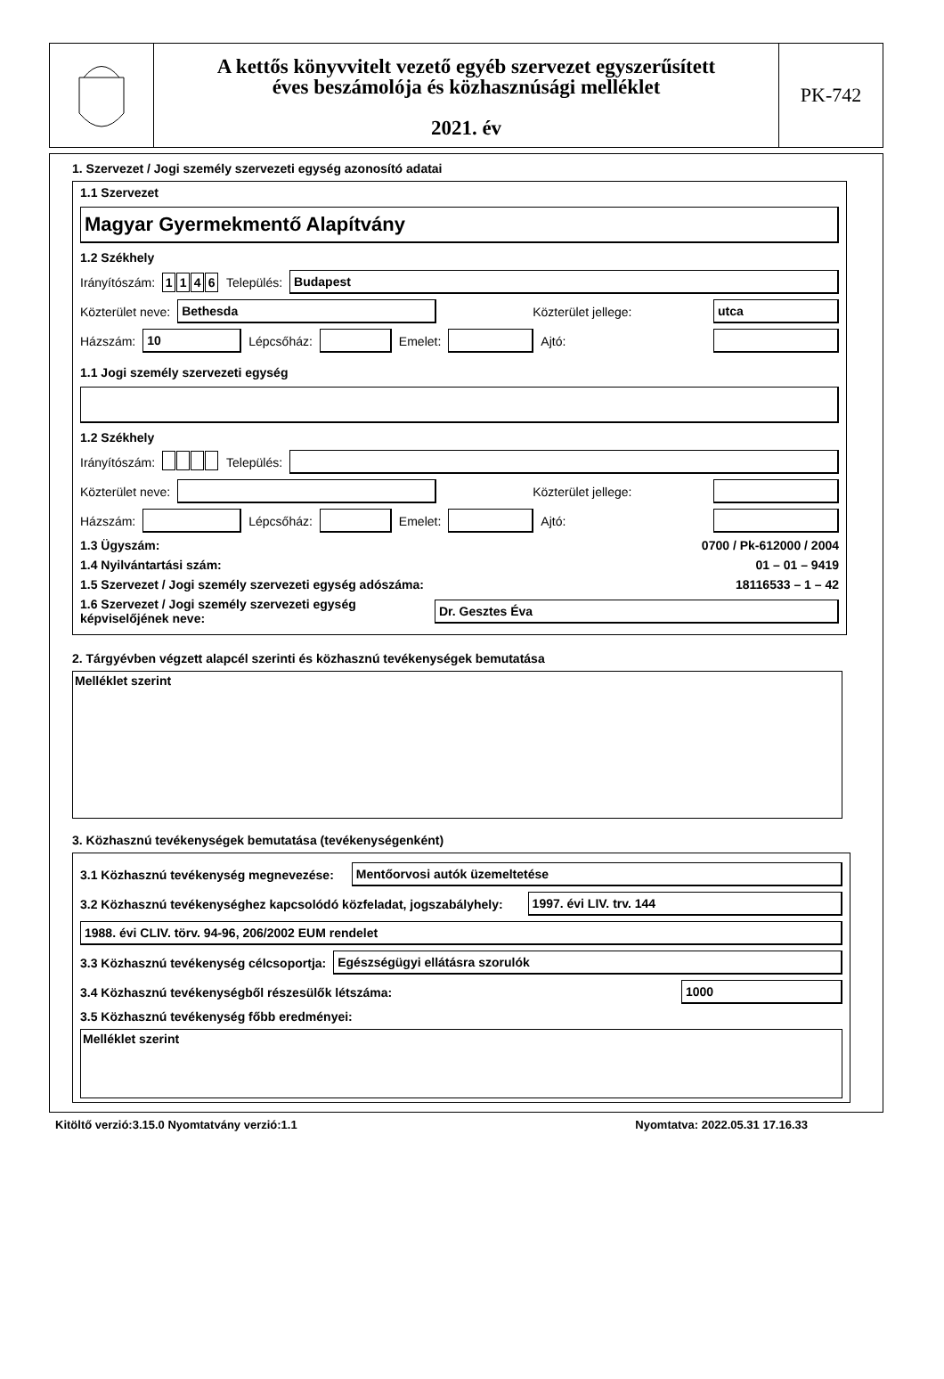A kettős könyvvitelt vezető egyéb szervezet egyszerűsített
éves beszámolója és közhasznúsági melléklet
2021. év
PK-742
1. Szervezet / Jogi személy szervezeti egység azonosító adatai
1.1 Szervezet
Magyar Gyermekmentő Alapítvány
1.2 Székhely
Irányítószám: 1146 Település:
Budapest
Közterület neve:
Bethesda
Közterület jellege:
utca
Házszám:
10
Lépcsőház:
Emelet:
Ajtó:
1.1 Jogi személy szervezeti egység
1.2 Székhely
Irányítószám: Település:
Közterület neve:
Közterület jellege:
Házszám:
Lépcsőház:
Emelet:
Ajtó:
1.3 Ügyszám: 0700 / Pk-612000 / 2004
1.4 Nyilvántartási szám: 01 – 01 – 9419
1.5 Szervezet / Jogi személy szervezeti egység adószáma: 18116533 – 1 – 42
1.6 Szervezet / Jogi személy szervezeti egység képviselőjének neve:
Dr. Gesztes Éva
2. Tárgyévben végzett alapcél szerinti és közhasznú tevékenységek bemutatása
Melléklet szerint
3. Közhasznú tevékenységek bemutatása (tevékenységenként)
3.1 Közhasznú tevékenység megnevezése:
Mentőorvosi autók üzemeltetése
3.2 Közhasznú tevékenységhez kapcsolódó közfeladat, jogszabályhely:
1997. évi LIV. trv. 144
1988. évi CLIV. törv. 94-96, 206/2002 EUM rendelet
3.3 Közhasznú tevékenység célcsoportja:
Egészségügyi ellátásra szorulók
3.4 Közhasznú tevékenységből részesülők létszáma:
1000
3.5 Közhasznú tevékenység főbb eredményei:
Melléklet szerint
Kitöltő verzió:3.15.0 Nyomtatvány verzió:1.1 Nyomtatva: 2022.05.31 17.16.33